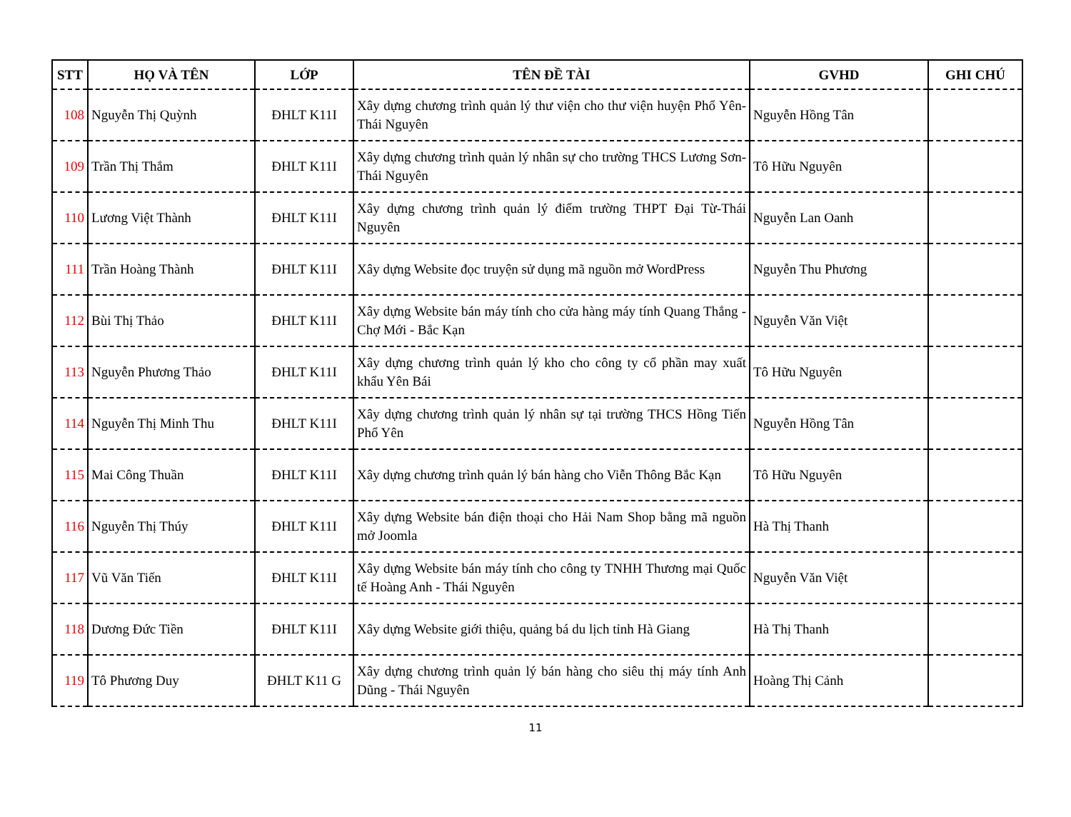| STT | HỌ VÀ TÊN | LỚP | TÊN ĐỀ TÀI | GVHD | GHI CHÚ |
| --- | --- | --- | --- | --- | --- |
| 108 | Nguyễn Thị Quỳnh | ĐHLT K11I | Xây dựng chương trình quản lý thư viện cho thư viện huyện Phổ Yên-Thái Nguyên | Nguyễn Hồng Tân | |
| 109 | Trần Thị Thắm | ĐHLT K11I | Xây dựng chương trình quản lý nhân sự cho trường THCS Lương Sơn-Thái Nguyên | Tô Hữu Nguyên | |
| 110 | Lương Việt Thành | ĐHLT K11I | Xây dựng chương trình quản lý điểm trường THPT Đại Từ-Thái Nguyên | Nguyễn Lan Oanh | |
| 111 | Trần Hoàng Thành | ĐHLT K11I | Xây dựng Website đọc truyện sử dụng mã nguồn mở WordPress | Nguyễn Thu Phương | |
| 112 | Bùi Thị Thảo | ĐHLT K11I | Xây dựng Website bán máy tính cho cửa hàng máy tính Quang Thắng - Chợ Mới - Bắc Kạn | Nguyễn Văn Việt | |
| 113 | Nguyễn Phương Thảo | ĐHLT K11I | Xây dựng chương trình quản lý kho cho công ty cổ phần may xuất khẩu Yên Bái | Tô Hữu Nguyên | |
| 114 | Nguyễn Thị Minh Thu | ĐHLT K11I | Xây dựng chương trình quản lý nhân sự tại trường THCS Hồng Tiến Phổ Yên | Nguyễn Hồng Tân | |
| 115 | Mai Công Thuần | ĐHLT K11I | Xây dựng chương trình quản lý bán hàng cho Viễn Thông Bắc Kạn | Tô Hữu Nguyên | |
| 116 | Nguyễn Thị Thúy | ĐHLT K11I | Xây dựng Website bán điện thoại cho Hải Nam Shop bằng mã nguồn mở Joomla | Hà Thị Thanh | |
| 117 | Vũ Văn Tiến | ĐHLT K11I | Xây dựng Website bán máy tính cho công ty TNHH Thương mại Quốc tế Hoàng Anh - Thái Nguyên | Nguyễn Văn Việt | |
| 118 | Dương Đức Tiền | ĐHLT K11I | Xây dựng Website giới thiệu, quảng bá du lịch tỉnh Hà Giang | Hà Thị Thanh | |
| 119 | Tô Phương Duy | ĐHLT K11 G | Xây dựng chương trình quản lý bán hàng cho siêu thị máy tính Anh Dũng - Thái Nguyên | Hoàng Thị Cảnh | |
11